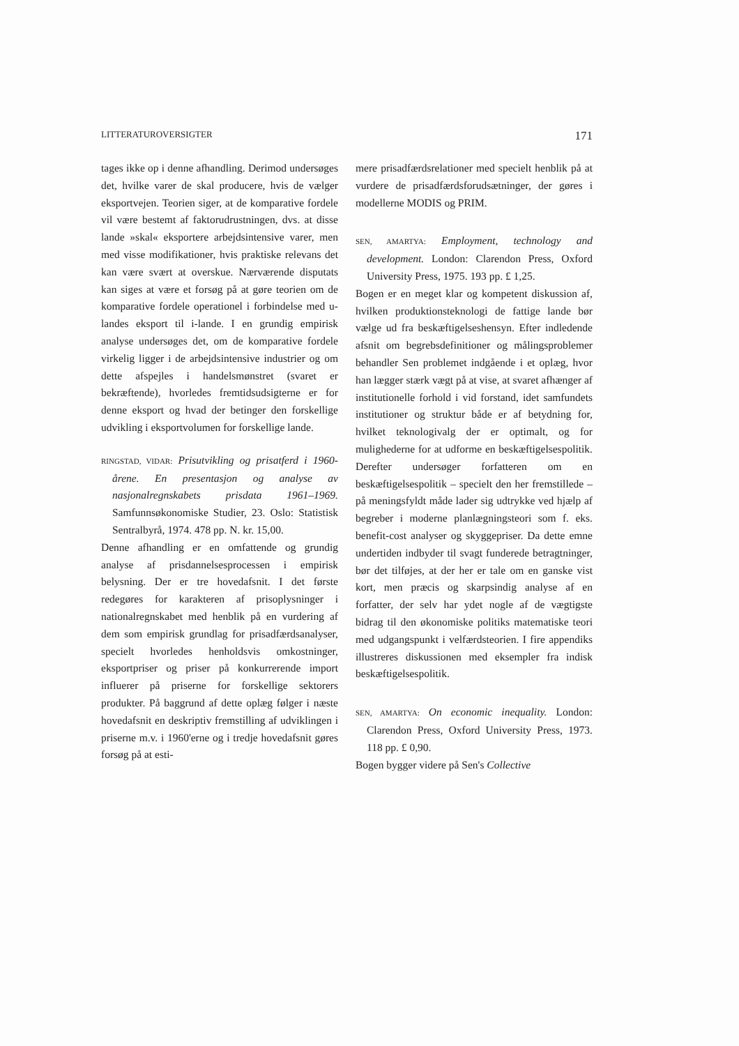LITTERATUROVERSIGTER 171
tages ikke op i denne afhandling. Derimod undersøges det, hvilke varer de skal producere, hvis de vælger eksportvejen. Teorien siger, at de komparative fordele vil være bestemt af faktorudrustningen, dvs. at disse lande »skal« eksportere arbejdsintensive varer, men med visse modifikationer, hvis praktiske relevans det kan være svært at overskue. Nærværende disputats kan siges at være et forsøg på at gøre teorien om de komparative fordele operationel i forbindelse med u-landes eksport til i-lande. I en grundig empirisk analyse undersøges det, om de komparative fordele virkelig ligger i de arbejdsintensive industrier og om dette afspejles i handelsmønstret (svaret er bekræftende), hvorledes fremtidsudsigterne er for denne eksport og hvad der betinger den forskellige udvikling i eksportvolumen for forskellige lande.
RINGSTAD, VIDAR: Prisutvikling og prisatferd i 1960-årene. En presentasjon og analyse av nasjonalregnskabets prisdata 1961–1969. Samfunnsøkonomiske Studier, 23. Oslo: Statistisk Sentralbyrå, 1974. 478 pp. N. kr. 15,00.
Denne afhandling er en omfattende og grundig analyse af prisdannelsesprocessen i empirisk belysning. Der er tre hovedafsnit. I det første redegøres for karakteren af prisoplysninger i nationalregnskabet med henblik på en vurdering af dem som empirisk grundlag for prisadfærdsanalyser, specielt hvorledes henholdsvis omkostninger, eksportpriser og priser på konkurrerende import influerer på priserne for forskellige sektorers produkter. På baggrund af dette oplæg følger i næste hovedafsnit en deskriptiv fremstilling af udviklingen i priserne m.v. i 1960'erne og i tredje hovedafsnit gøres forsøg på at esti-
mere prisadfærdsrelationer med specielt henblik på at vurdere de prisadfærdsforudsætninger, der gøres i modellerne MODIS og PRIM.
SEN, AMARTYA: Employment, technology and development. London: Clarendon Press, Oxford University Press, 1975. 193 pp. £ 1,25.
Bogen er en meget klar og kompetent diskussion af, hvilken produktionsteknologi de fattige lande bør vælge ud fra beskæftigelseshensyn. Efter indledende afsnit om begrebsdefinitioner og målingsproblemer behandler Sen problemet indgående i et oplæg, hvor han lægger stærk vægt på at vise, at svaret afhænger af institutionelle forhold i vid forstand, idet samfundets institutioner og struktur både er af betydning for, hvilket teknologivalg der er optimalt, og for mulighederne for at udforme en beskæftigelsespolitik. Derefter undersøger forfatteren om en beskæftigelsespolitik – specielt den her fremstillede – på meningsfyldt måde lader sig udtrykke ved hjælp af begreber i moderne planlægningsteori som f. eks. benefit-cost analyser og skyggepriser. Da dette emne undertiden indbyder til svagt funderede betragtninger, bør det tilføjes, at der her er tale om en ganske vist kort, men præcis og skarpsindig analyse af en forfatter, der selv har ydet nogle af de vægtigste bidrag til den økonomiske politiks matematiske teori med udgangspunkt i velfærdsteorien. I fire appendiks illustreres diskussionen med eksempler fra indisk beskæftigelsespolitik.
SEN, AMARTYA: On economic inequality. London: Clarendon Press, Oxford University Press, 1973. 118 pp. £ 0,90.
Bogen bygger videre på Sen's Collective